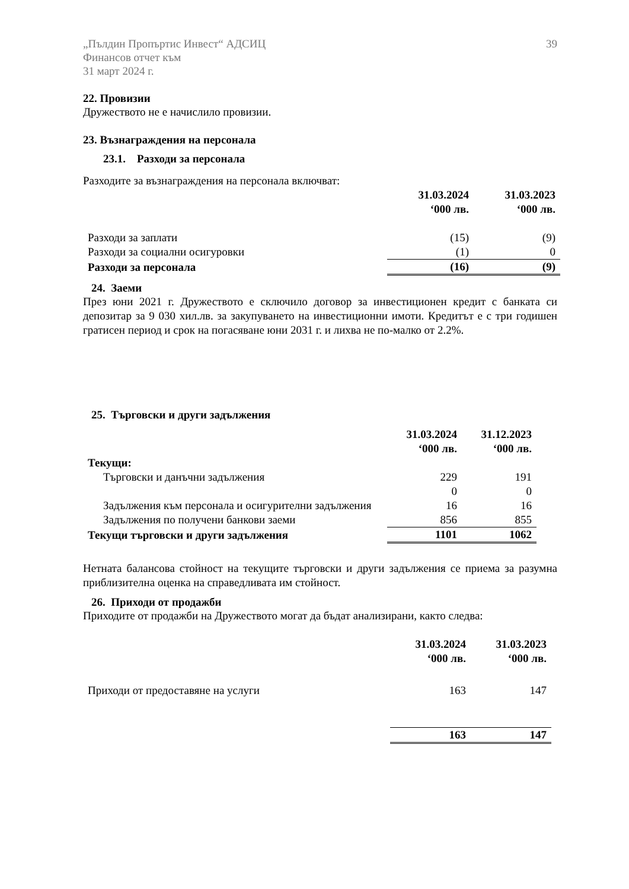„Пълдин Пропъртис Инвест“ АДСИЦ
Финансов отчет към
31 март 2024 г.
39
22. Провизии
Дружеството не е начислило провизии.
23. Възнаграждения на персонала
23.1. Разходи за персонала
Разходите за възнаграждения на персонала включват:
| | 31.03.2024 ‘000 лв. | 31.03.2023 ‘000 лв. |
| --- | --- | --- |
| Разходи за заплати | (15) | (9) |
| Разходи за социални осигуровки | (1) | 0 |
| Разходи за персонала | (16) | (9) |
24. Заеми
През юни 2021 г. Дружеството е сключило договор за инвестиционен кредит с банката си депозитар за 9 030 хил.лв. за закупуването на инвестиционни имоти. Кредитът е с три годишен гратисен период и срок на погасяване юни 2031 г. и лихва не по-малко от 2.2%.
25. Търговски и други задължения
| | 31.03.2024 ‘000 лв. | 31.12.2023 ‘000 лв. |
| --- | --- | --- |
| Текущи: | | |
| Търговски и данъчни задължения | 229 | 191 |
| | 0 | 0 |
| Задължения към персонала и осигурителни задължения | 16 | 16 |
| Задължения по получени банкови заеми | 856 | 855 |
| Текущи търговски и други задължения | 1101 | 1062 |
Нетната балансова стойност на текущите търговски и други задължения се приема за разумна приблизителна оценка на справедливата им стойност.
26. Приходи от продажби
Приходите от продажби на Дружеството могат да бъдат анализирани, както следва:
| | 31.03.2024 ‘000 лв. | 31.03.2023 ‘000 лв. |
| --- | --- | --- |
| Приходи от предоставяне на услуги | 163 | 147 |
| | 163 | 147 |